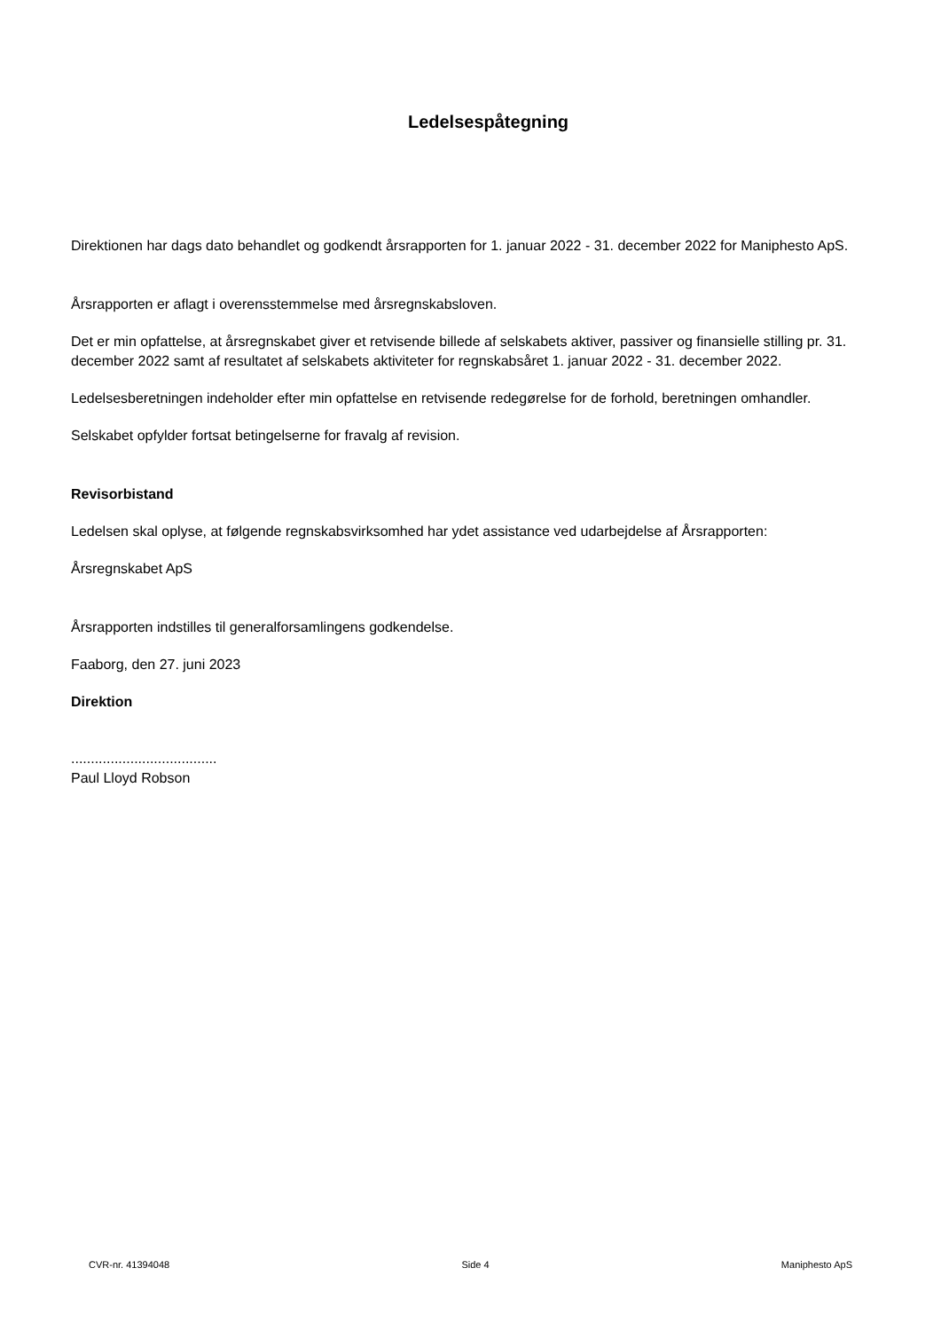Ledelsespåtegning
Direktionen har dags dato behandlet og godkendt årsrapporten for 1. januar 2022 - 31. december 2022 for Maniphesto ApS.
Årsrapporten er aflagt i overensstemmelse med årsregnskabsloven.
Det er min opfattelse, at årsregnskabet giver et retvisende billede af selskabets aktiver, passiver og finansielle stilling pr. 31. december 2022 samt af resultatet af selskabets aktiviteter for regnskabsåret 1. januar 2022 - 31. december 2022.
Ledelsesberetningen indeholder efter min opfattelse en retvisende redegørelse for de forhold, beretningen omhandler.
Selskabet opfylder fortsat betingelserne for fravalg af revision.
Revisorbistand
Ledelsen skal oplyse, at følgende regnskabsvirksomhed har ydet assistance ved udarbejdelse af Årsrapporten:
Årsregnskabet ApS
Årsrapporten indstilles til generalforsamlingens godkendelse.
Faaborg, den 27. juni 2023
Direktion
.....................................
Paul Lloyd Robson
CVR-nr. 41394048 Side 4 Maniphesto ApS